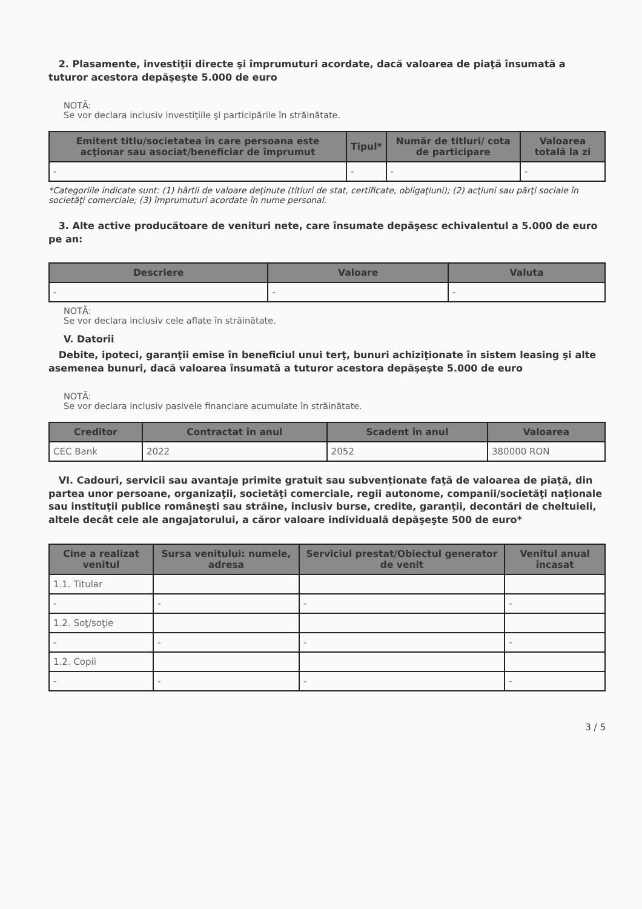2. Plasamente, investiţii directe şi împrumuturi acordate, dacă valoarea de piaţă însumată a tuturor acestora depăşeşte 5.000 de euro
NOTĂ:
Se vor declara inclusiv investiţiile şi participările în străinătate.
| Emitent titlu/societatea în care persoana este acţionar sau asociat/beneficiar de împrumut | Tipul* | Număr de titluri/ cota de participare | Valoarea totală la zi |
| --- | --- | --- | --- |
| - | - | - | - |
*Categoriile indicate sunt: (1) hârtii de valoare deţinute (titluri de stat, certificate, obligaţiuni); (2) acţiuni sau părţi sociale în societăţi comerciale; (3) împrumuturi acordate în nume personal.
3. Alte active producătoare de venituri nete, care însumate depăşesc echivalentul a 5.000 de euro pe an:
| Descriere | Valoare | Valuta |
| --- | --- | --- |
| - | - | - |
NOTĂ:
Se vor declara inclusiv cele aflate în străinătate.
V. Datorii
Debite, ipoteci, garanţii emise în beneficiul unui terţ, bunuri achiziţionate în sistem leasing şi alte asemenea bunuri, dacă valoarea însumată a tuturor acestora depăşeşte 5.000 de euro
NOTĂ:
Se vor declara inclusiv pasivele financiare acumulate în străinătate.
| Creditor | Contractat în anul | Scadent în anul | Valoarea |
| --- | --- | --- | --- |
| CEC Bank | 2022 | 2052 | 380000 RON |
VI. Cadouri, servicii sau avantaje primite gratuit sau subvenţionate faţă de valoarea de piaţă, din partea unor persoane, organizaţii, societăţi comerciale, regii autonome, companii/societăţi naţionale sau instituţii publice româneşti sau străine, inclusiv burse, credite, garanţii, decontări de cheltuieli, altele decât cele ale angajatorului, a căror valoare individuală depăşeşte 500 de euro*
| Cine a realizat venitul | Sursa venitului: numele, adresa | Serviciul prestat/Obiectul generator de venit | Venitul anual încasat |
| --- | --- | --- | --- |
| 1.1. Titular | | | |
| - | - | - | - |
| 1.2. Soţ/soţie | | | |
| - | - | - | - |
| 1.2. Copii | | | |
| - | - | - | - |
3 / 5